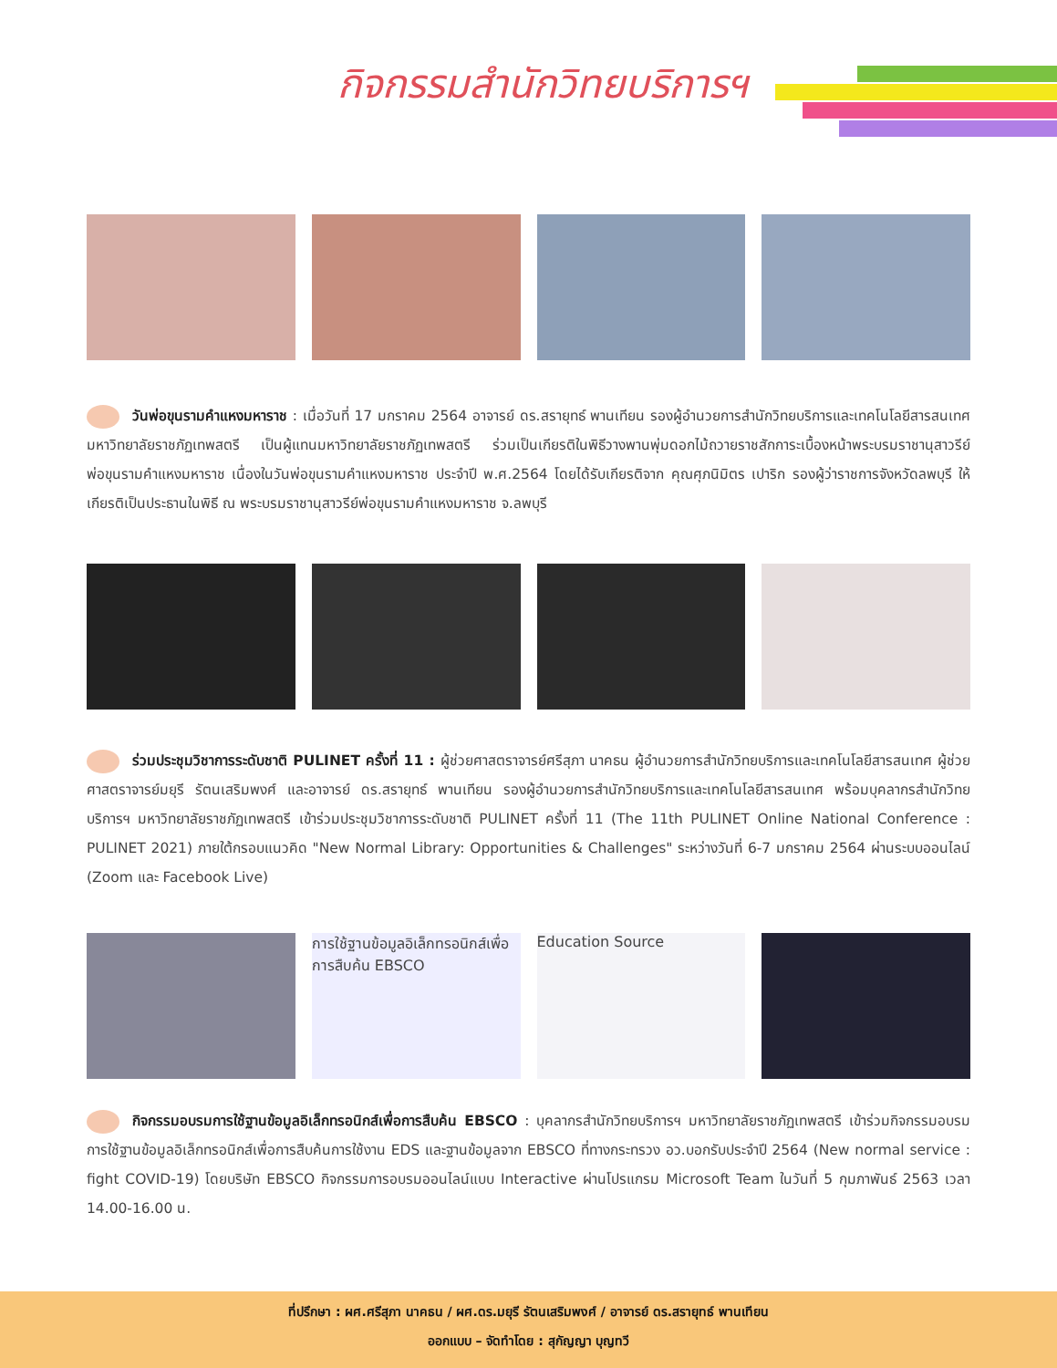กิจกรรมสำนักวิทยบริการฯ
วันพ่อขุนรามคำแหงมหาราช : เมื่อวันที่ 17 มกราคม 2564 อาจารย์ ดร.สรายุทธ์ พานเทียน รองผู้อำนวยการสำนักวิทยบริการและเทคโนโลยีสารสนเทศ มหาวิทยาลัยราชภัฏเทพสตรี เป็นผู้แทนมหาวิทยาลัยราชภัฏเทพสตรี ร่วมเป็นเกียรติในพิธีวางพานพุ่มดอกไม้ถวายราชสักการะเบื้องหน้าพระบรมราชานุสาวรีย์พ่อขุนรามคำแหงมหาราช เนื่องในวันพ่อขุนรามคำแหงมหาราช ประจำปี พ.ศ.2564 โดยได้รับเกียรติจาก คุณศุภนิมิตร เปาริก รองผู้ว่าราชการจังหวัดลพบุรี ให้เกียรติเป็นประธานในพิธี ณ พระบรมราชานุสาวรีย์พ่อขุนรามคำแหงมหาราช จ.ลพบุรี
ร่วมประชุมวิชาการระดับชาติ PULINET ครั้งที่ 11 : ผู้ช่วยศาสตราจารย์ศรีสุภา นาคธน ผู้อำนวยการสำนักวิทยบริการและเทคโนโลยีสารสนเทศ ผู้ช่วยศาสตราจารย์มยุรี รัตนเสริมพงศ์ และอาจารย์ ดร.สรายุทธ์ พานเทียน รองผู้อำนวยการสำนักวิทยบริการและเทคโนโลยีสารสนเทศ พร้อมบุคลากรสำนักวิทยบริการฯ มหาวิทยาลัยราชภัฏเทพสตรี เข้าร่วมประชุมวิชาการระดับชาติ PULINET ครั้งที่ 11 (The 11th PULINET Online National Conference : PULINET 2021) ภายใต้กรอบแนวคิด "New Normal Library: Opportunities & Challenges" ระหว่างวันที่ 6-7 มกราคม 2564 ผ่านระบบออนไลน์ (Zoom และ Facebook Live)
การใช้ฐานข้อมูลอิเล็กทรอนิกส์เพื่อการสืบค้น EBSCO
Education Source
กิจกรรมอบรมการใช้ฐานข้อมูลอิเล็กทรอนิกส์เพื่อการสืบค้น EBSCO : บุคลากรสำนักวิทยบริการฯ มหาวิทยาลัยราชภัฏเทพสตรี เข้าร่วมกิจกรรมอบรมการใช้ฐานข้อมูลอิเล็กทรอนิกส์เพื่อการสืบค้นการใช้งาน EDS และฐานข้อมูลจาก EBSCO ที่ทางกระทรวง อว.บอกรับประจำปี 2564 (New normal service : fight COVID-19) โดยบริษัท EBSCO กิจกรรมการอบรมออนไลน์แบบ Interactive ผ่านโปรแกรม Microsoft Team ในวันที่ 5 กุมภาพันธ์ 2563 เวลา 14.00-16.00 น.
ที่ปรึกษา : ผศ.ศรีสุภา นาคธน / ผศ.ดร.มยุรี รัตนเสริมพงศ์ / อาจารย์ ดร.สรายุทธ์ พานเทียน
ออกแบบ – จัดทำโดย : สุกัญญา บุญทวี